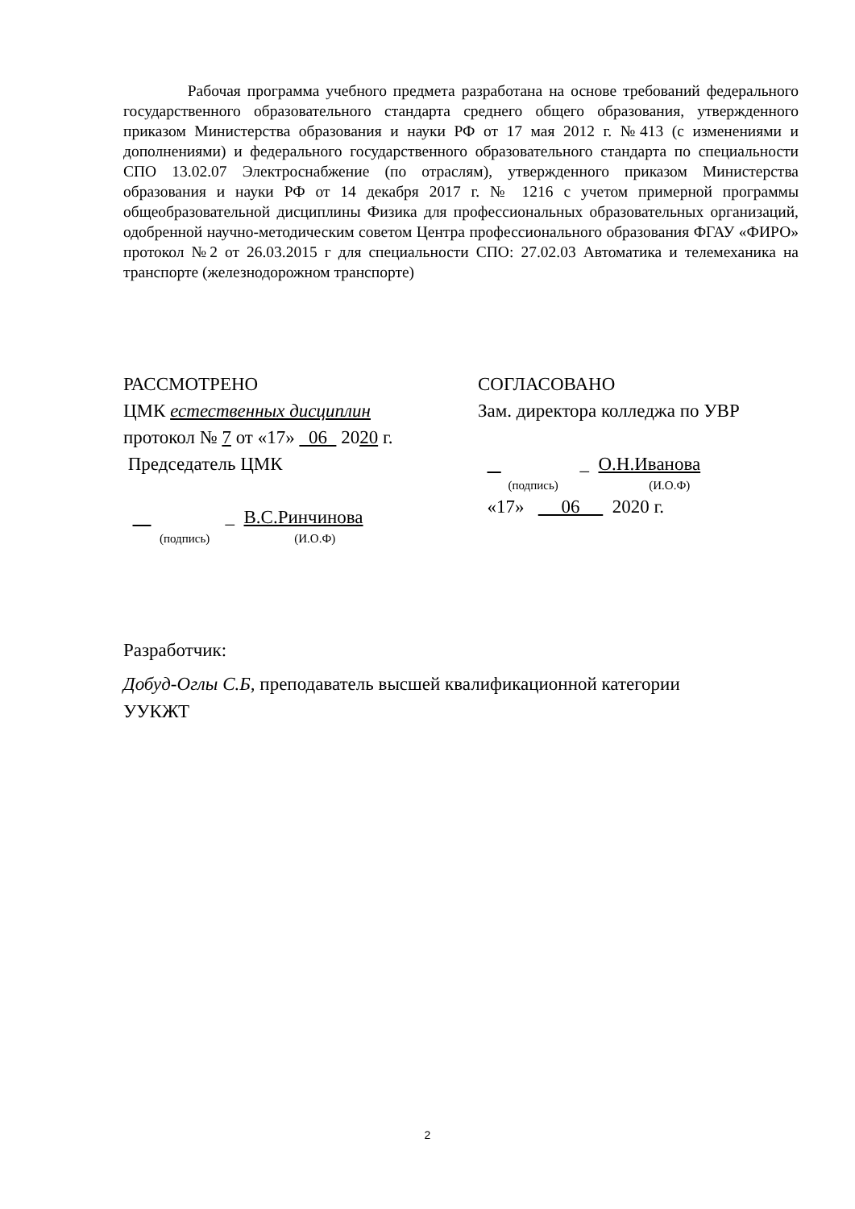Рабочая программа учебного предмета разработана на основе требований федерального государственного образовательного стандарта среднего общего образования, утвержденного приказом Министерства образования и науки РФ от 17 мая 2012 г. №413 (с изменениями и дополнениями) и федерального государственного образовательного стандарта по специальности СПО 13.02.07 Электроснабжение (по отраслям), утвержденного приказом Министерства образования и науки РФ от 14 декабря 2017 г. № 1216 с учетом примерной программы общеобразовательной дисциплины Физика для профессиональных образовательных организаций, одобренной научно-методическим советом Центра профессионального образования ФГАУ «ФИРО» протокол №2 от 26.03.2015 г для специальности СПО: 27.02.03 Автоматика и телемеханика на транспорте (железнодорожном транспорте)
РАССМОТРЕНО
ЦМК естественных дисциплин
протокол № 7 от «17» 06 2020 г.
Председатель ЦМК
_ В.С.Ринчинова
(подпись) (И.О.Ф)
СОГЛАСОВАНО
Зам. директора колледжа по УВР
_ О.Н.Иванова
(подпись) (И.О.Ф)
«17» 06 2020 г.
Разработчик:
Добуд-Оглы С.Б, преподаватель высшей квалификационной категории
УУКЖТ
2